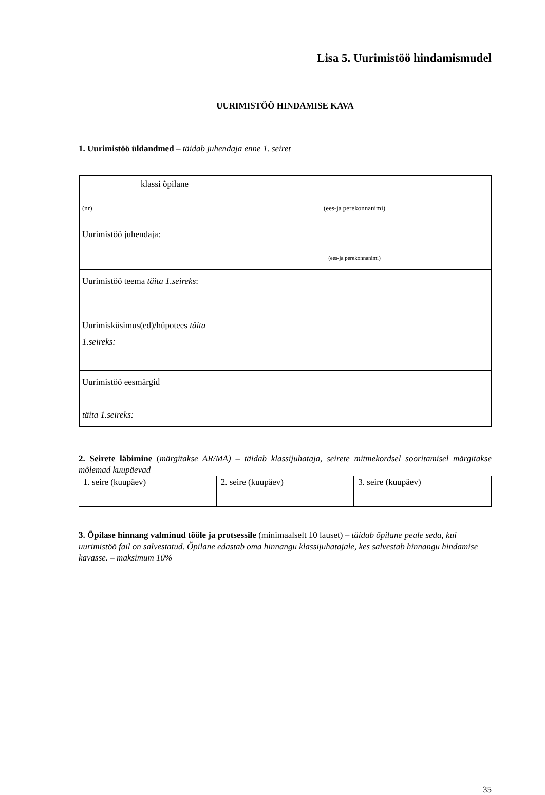Lisa 5. Uurimistöö hindamismudel
UURIMISTÖÖ HINDAMISE KAVA
1. Uurimistöö üldandmed – täidab juhendaja enne 1. seiret
| | klassi õpilane | |
| (nr) | | (ees-ja perekonnanimi) |
| Uurimistöö juhendaja: | | |
| | | (ees-ja perekonnanimi) |
| Uurimistöö teema täita 1.seireks : | | |
| Uurimisküsimus(ed)/hüpotees täita 1.seireks: | | |
| Uurimistöö eesmärgid täita 1.seireks: | | |
2. Seirete läbimine (märgitakse AR/MA) – täidab klassijuhataja, seirete mitmekordsel sooritamisel märgitakse mõlemad kuupäevad
| 1. seire (kuupäev) | 2. seire (kuupäev) | 3. seire (kuupäev) |
3. Õpilase hinnang valminud tööle ja protsessile (minimaalselt 10 lauset) – täidab õpilane peale seda, kui uurimistöö fail on salvestatud. Õpilane edastab oma hinnangu klassijuhatajale, kes salvestab hinnangu hindamise kavasse. – maksimum 10%
35